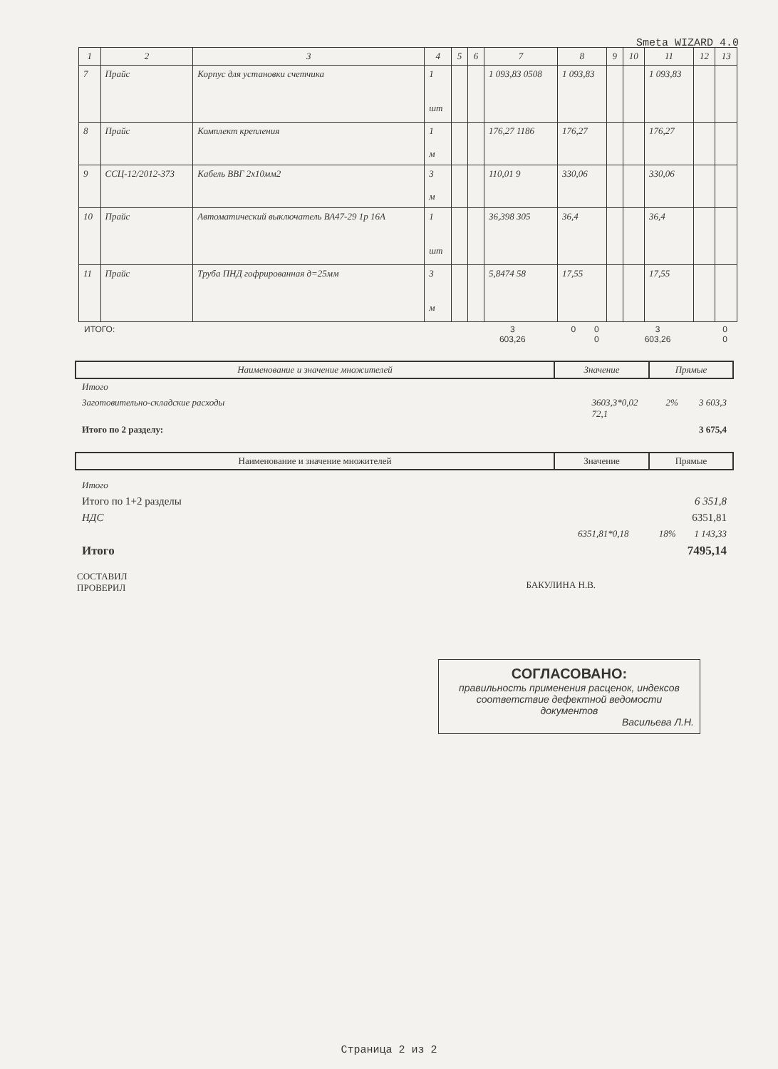Smeta WIZARD 4.0
| 1 | 2 | 3 | 4 | 5 | 6 | 7 | 8 | 9 | 10 | 11 | 12 | 13 |
| --- | --- | --- | --- | --- | --- | --- | --- | --- | --- | --- | --- | --- |
| 7 | Прайс | Корпус для установки счетчика | 1 шт | | | 1 093,83 0508 | 1 093,83 | | | 1 093,83 | | |
| 8 | Прайс | Комплект крепления | 1 м | | | 176,27 1186 | 176,27 | | | 176,27 | | |
| 9 | ССЦ-12/2012-373 | Кабель ВВГ 2х10мм2 | 3 м | | | 110,01 9 | 330,06 | | | 330,06 | | |
| 10 | Прайс | Автоматический выключатель ВА47-29 1р 16А | 1 шт | | | 36,398 305 | 36,4 | | | 36,4 | | |
| 11 | Прайс | Труба ПНД гофрированная д=25мм | 3 м | | | 5,8474 58 | 17,55 | | | 17,55 | | |
| ИТОГО: | 3 603,26 | 0 | 0 0 | 3 603,26 | | 0 0 |
Наименование и значение множителей
Значение Прямые
Итого
Заготовительно-складские расходы 3603,3*0,02 2% 3 603,3
72,1
Итого по 2 разделу: 3 675,4
Наименование и значение множителей
Значение Прямые
Итого
Итого по 1+2 разделы 6 351,8
НДС 6351,81
6351,81*0,18 18% 1 143,33
Итого 7495,14
СОСТАВИЛ
ПРОВЕРИЛ
БАКУЛИНА Н.В.
СОГЛАСОВАНО:
правильность применения расценок, индексов
соответствие дефектной ведомости
документов
Васильева Л.Н.
Страница 2 из 2